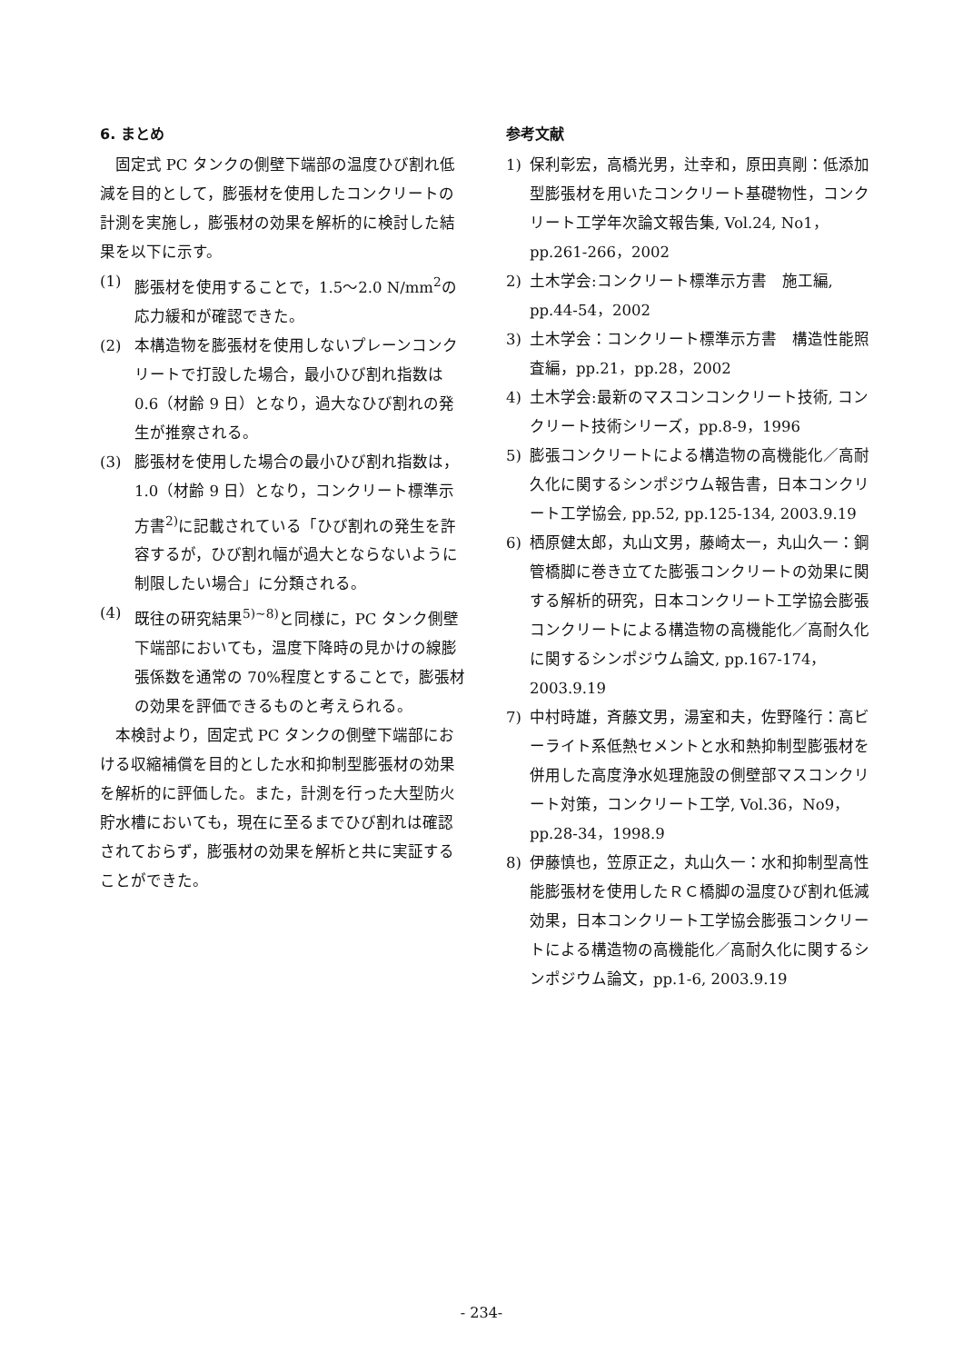6. まとめ
固定式 PC タンクの側壁下端部の温度ひび割れ低減を目的として，膨張材を使用したコンクリートの計測を実施し，膨張材の効果を解析的に検討した結果を以下に示す。
(1) 膨張材を使用することで，1.5～2.0 N/mm<sup>2</sup>の応力緩和が確認できた。
(2) 本構造物を膨張材を使用しないプレーンコンクリートで打設した場合，最小ひび割れ指数は 0.6（材齢 9 日）となり，過大なひび割れの発生が推察される。
(3) 膨張材を使用した場合の最小ひび割れ指数は，1.0（材齢 9 日）となり，コンクリート標準示方書<sup>2)</sup>に記載されている「ひび割れの発生を許容するが，ひび割れ幅が過大とならないように制限したい場合」に分類される。
(4) 既往の研究結果<sup>5)~8)</sup>と同様に，PC タンク側壁下端部においても，温度下降時の見かけの線膨張係数を通常の 70%程度とすることで，膨張材の効果を評価できるものと考えられる。
本検討より，固定式 PC タンクの側壁下端部における収縮補償を目的とした水和抑制型膨張材の効果を解析的に評価した。また，計測を行った大型防火貯水槽においても，現在に至るまでひび割れは確認されておらず，膨張材の効果を解析と共に実証することができた。
参考文献
1) 保利彰宏，高橋光男，辻幸和，原田真剛：低添加型膨張材を用いたコンクリート基礎物性，コンクリート工学年次論文報告集, Vol.24, No1，pp.261-266，2002
2) 土木学会:コンクリート標準示方書　施工編, pp.44-54，2002
3) 土木学会：コンクリート標準示方書　構造性能照査編，pp.21，pp.28，2002
4) 土木学会:最新のマスコンコンクリート技術, コンクリート技術シリーズ，pp.8-9，1996
5) 膨張コンクリートによる構造物の高機能化／高耐久化に関するシンポジウム報告書，日本コンクリート工学協会, pp.52, pp.125-134, 2003.9.19
6) 栖原健太郎，丸山文男，藤崎太一，丸山久一：鋼管橋脚に巻き立てた膨張コンクリートの効果に関する解析的研究，日本コンクリート工学協会膨張コンクリートによる構造物の高機能化／高耐久化に関するシンポジウム論文, pp.167-174，2003.9.19
7) 中村時雄，斉藤文男，湯室和夫，佐野隆行：高ビーライト系低熱セメントと水和熱抑制型膨張材を併用した高度浄水処理施設の側壁部マスコンクリート対策，コンクリート工学, Vol.36，No9，pp.28-34，1998.9
8) 伊藤慎也，笠原正之，丸山久一：水和抑制型高性能膨張材を使用したＲＣ橋脚の温度ひび割れ低減効果，日本コンクリート工学協会膨張コンクリートによる構造物の高機能化／高耐久化に関するシンポジウム論文，pp.1-6, 2003.9.19
- 234-